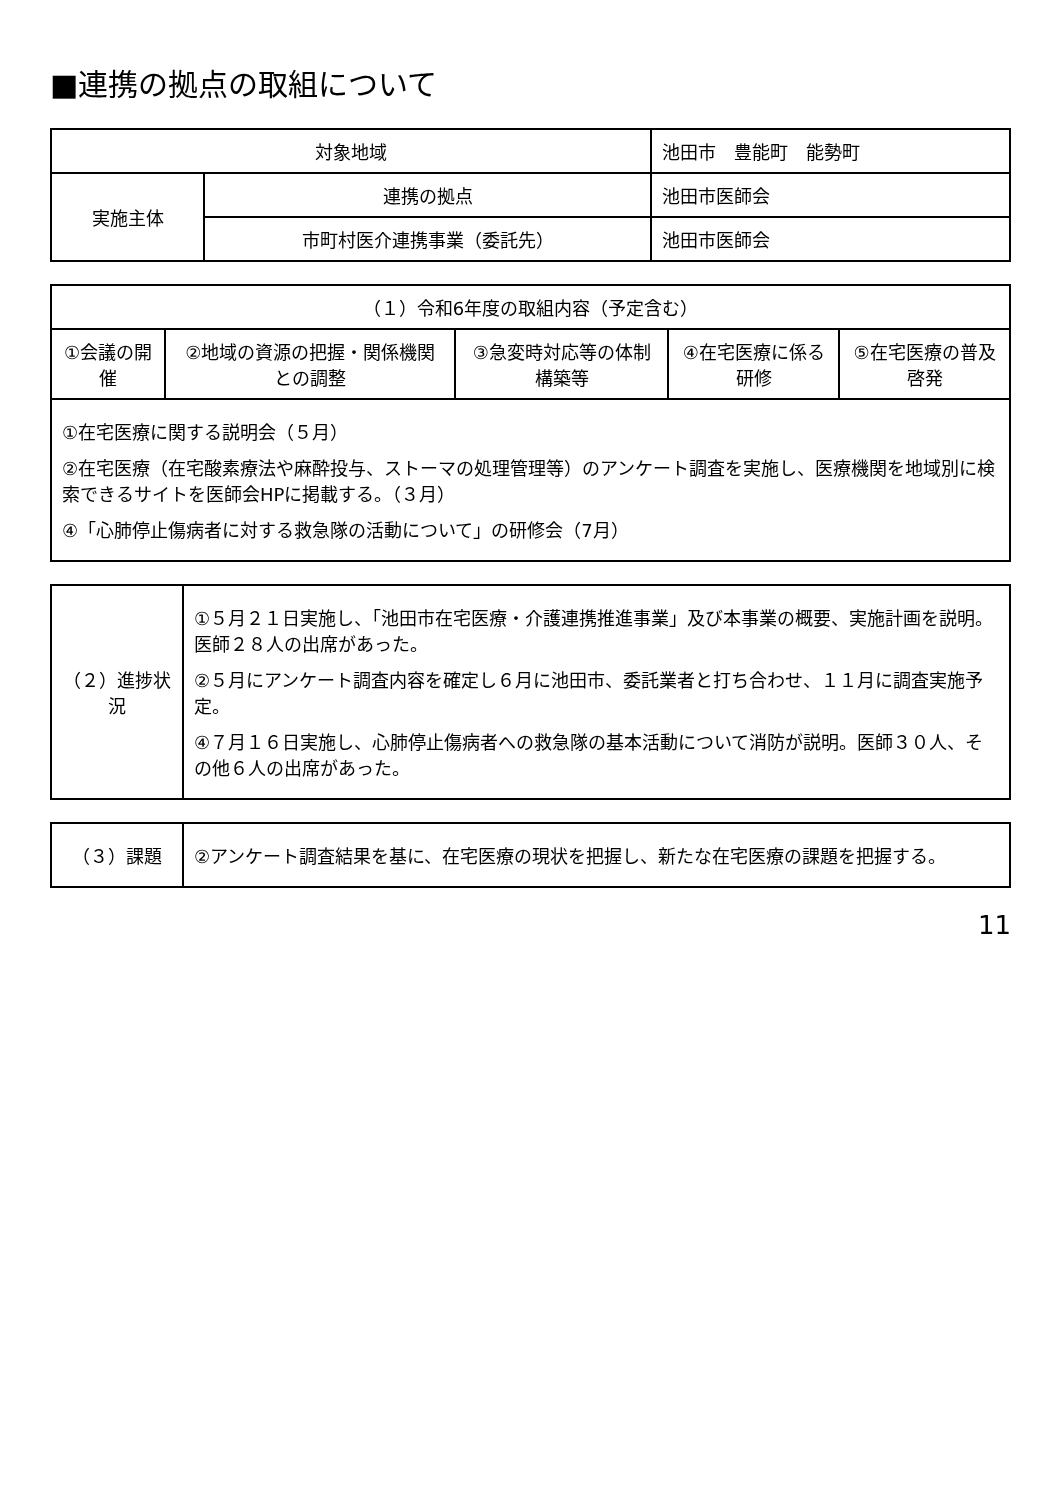■連携の拠点の取組について
| 対象地域 | | 池田市 豊能町 能勢町 |
| 実施主体 | 連携の拠点 | 池田市医師会 |
| | 市町村医介連携事業（委託先） | 池田市医師会 |
| （１）令和6年度の取組内容（予定含む） | | | | |
| --- | --- | --- | --- | --- |
| ①会議の開催 | ②地域の資源の把握・関係機関との調整 | ③急変時対応等の体制構築等 | ④在宅医療に係る研修 | ⑤在宅医療の普及啓発 |
| ①在宅医療に関する説明会（５月） ②在宅医療（在宅酸素療法や麻酔投与、ストーマの処理管理等）のアンケート調査を実施し、医療機関を地域別に検索できるサイトを医師会HPに掲載する。（３月） ④「心肺停止傷病者に対する救急隊の活動について」の研修会（7月） | | | | |
| （２）進捗状況 | ①５月２１日実施し、「池田市在宅医療・介護連携推進事業」及び本事業の概要、実施計画を説明。医師２８人の出席があった。 ②５月にアンケート調査内容を確定し６月に池田市、委託業者と打ち合わせ、１１月に調査実施予定。 ④７月１６日実施し、心肺停止傷病者への救急隊の基本活動について消防が説明。医師３０人、その他６人の出席があった。 |
| （３）課題 | ②アンケート調査結果を基に、在宅医療の現状を把握し、新たな在宅医療の課題を把握する。 |
11